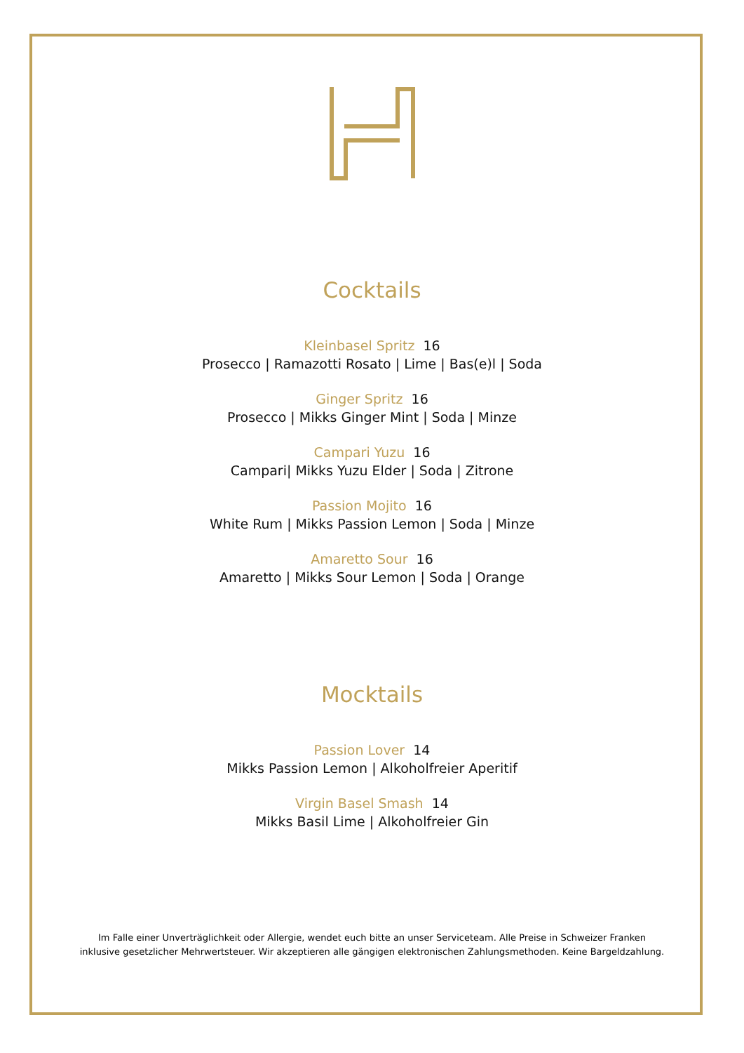Cocktails
Kleinbasel Spritz 16
Prosecco | Ramazotti Rosato | Lime | Bas(e)l | Soda
Ginger Spritz 16
Prosecco | Mikks Ginger Mint | Soda | Minze
Campari Yuzu 16
Campari| Mikks Yuzu Elder | Soda | Zitrone
Passion Mojito 16
White Rum | Mikks Passion Lemon | Soda | Minze
Amaretto Sour 16
Amaretto | Mikks Sour Lemon | Soda | Orange
Mocktails
Passion Lover 14
Mikks Passion Lemon | Alkoholfreier Aperitif
Virgin Basel Smash 14
Mikks Basil Lime | Alkoholfreier Gin
Im Falle einer Unverträglichkeit oder Allergie, wendet euch bitte an unser Serviceteam. Alle Preise in Schweizer Franken
inklusive gesetzlicher Mehrwertsteuer. Wir akzeptieren alle gängigen elektronischen Zahlungsmethoden. Keine Bargeldzahlung.